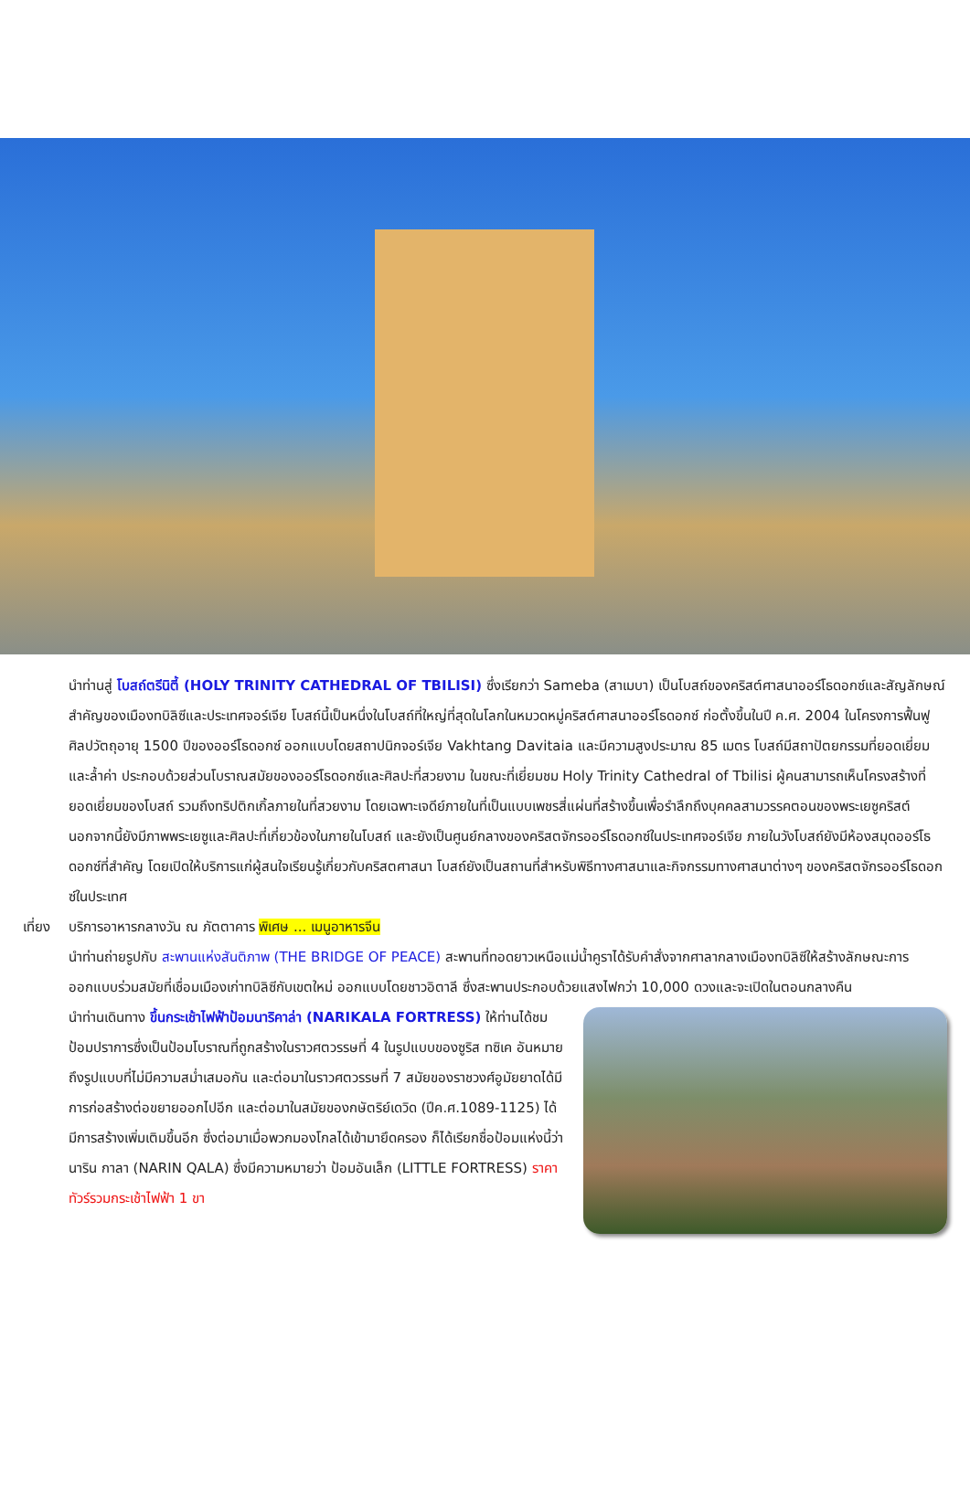นำท่านสู่ โบสถ์ตรีนิตี้ (HOLY TRINITY CATHEDRAL OF TBILISI) ซึ่งเรียกว่า Sameba (สาเมบา) เป็นโบสถ์ของคริสต์ศาสนาออร์โธดอกซ์และสัญลักษณ์สำคัญของเมืองทบิลิซีและประเทศจอร์เจีย โบสถ์นี้เป็นหนึ่งในโบสถ์ที่ใหญ่ที่สุดในโลกในหมวดหมู่คริสต์ศาสนาออร์โธดอกซ์ ก่อตั้งขึ้นในปี ค.ศ. 2004 ในโครงการฟื้นฟูศิลปวัตถุอายุ 1500 ปีของออร์โธดอกซ์ ออกแบบโดยสถาปนิกจอร์เจีย Vakhtang Davitaia และมีความสูงประมาณ 85 เมตร โบสถ์มีสถาปัตยกรรมที่ยอดเยี่ยมและล้ำค่า ประกอบด้วยส่วนโบราณสมัยของออร์โธดอกซ์และศิลปะที่สวยงาม ในขณะที่เยี่ยมชม Holy Trinity Cathedral of Tbilisi ผู้คนสามารถเห็นโครงสร้างที่ยอดเยี่ยมของโบสถ์ รวมถึงทริปติกเกิ้ลภายในที่สวยงาม โดยเฉพาะเจดีย์ภายในที่เป็นแบบเพชรสี่แผ่นที่สร้างขึ้นเพื่อรำลึกถึงบุคคลสามวรรคตอนของพระเยซูคริสต์ นอกจากนี้ยังมีภาพพระเยซูและศิลปะที่เกี่ยวข้องในภายในโบสถ์ และยังเป็นศูนย์กลางของคริสตจักรออร์โธดอกซ์ในประเทศจอร์เจีย ภายในวังโบสถ์ยังมีห้องสมุดออร์โธดอกซ์ที่สำคัญ โดยเปิดให้บริการแก่ผู้สนใจเรียนรู้เกี่ยวกับคริสตศาสนา โบสถ์ยังเป็นสถานที่สำหรับพิธีทางศาสนาและกิจกรรมทางศาสนาต่างๆ ของคริสตจักรออร์โธดอกซ์ในประเทศ
เที่ยง บริการอาหารกลางวัน ณ ภัตตาคาร พิเศษ ... เมนูอาหารจีน
นำท่านถ่ายรูปกับ สะพานแห่งสันติภาพ (THE BRIDGE OF PEACE) สะพานที่ทอดยาวเหนือแม่น้ำคูราได้รับคำสั่งจากศาลากลางเมืองทบิลิซีให้สร้างลักษณะการออกแบบร่วมสมัยที่เชื่อมเมืองเก่าทบิลิซีกับเขตใหม่ ออกแบบโดยชาวอิตาลี ซึ่งสะพานประกอบด้วยแสงไฟกว่า 10,000 ดวงและจะเปิดในตอนกลางคืน
นำท่านเดินทาง ขึ้นกระเช้าไฟฟ้าป้อมนาริคาล่า (NARIKALA FORTRESS) ให้ท่านได้ชมป้อมปราการซึ่งเป็นป้อมโบราณที่ถูกสร้างในราวศตวรรษที่ 4 ในรูปแบบของซูริส ทซิเค อันหมายถึงรูปแบบที่ไม่มีความสม่ำเสมอกัน และต่อมาในราวศตวรรษที่ 7 สมัยของราชวงศ์อูมัยยาดได้มีการก่อสร้างต่อขยายออกไปอีก และต่อมาในสมัยของกษัตริย์เดวิด (ปีค.ศ.1089-1125) ได้มีการสร้างเพิ่มเติมขึ้นอีก ซึ่งต่อมาเมื่อพวกมองโกลได้เข้ามายึดครอง ก็ได้เรียกชื่อป้อมแห่งนี้ว่า นาริน กาลา (NARIN QALA) ซึ่งมีความหมายว่า ป้อมอันเล็ก (LITTLE FORTRESS) ราคาทัวร์รวมกระเช้าไฟฟ้า 1 ขา